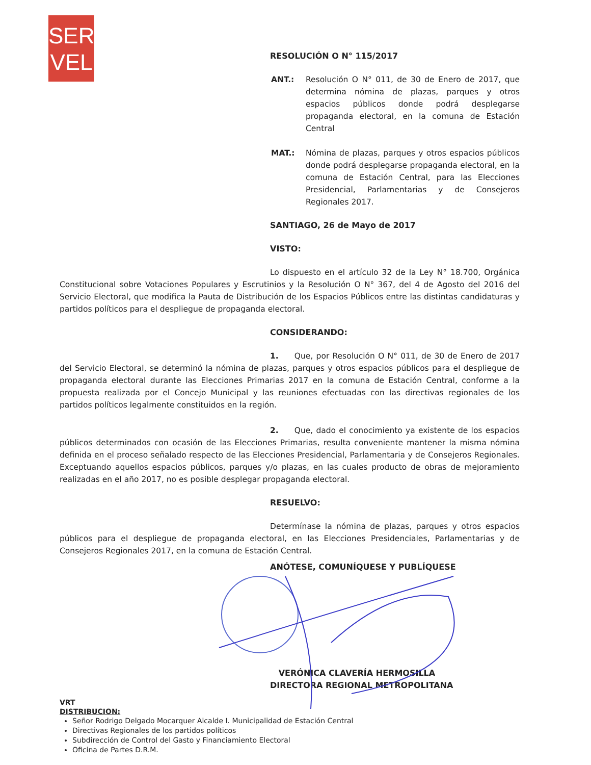SER
VEL
RESOLUCIÓN O N° 115/2017
ANT.: Resolución O N° 011, de 30 de Enero de 2017, que determina nómina de plazas, parques y otros espacios públicos donde podrá desplegarse propaganda electoral, en la comuna de Estación Central
MAT.: Nómina de plazas, parques y otros espacios públicos donde podrá desplegarse propaganda electoral, en la comuna de Estación Central, para las Elecciones Presidencial, Parlamentarias y de Consejeros Regionales 2017.
SANTIAGO, 26 de Mayo de 2017
VISTO:
Lo dispuesto en el artículo 32 de la Ley N° 18.700, Orgánica Constitucional sobre Votaciones Populares y Escrutinios y la Resolución O N° 367, del 4 de Agosto del 2016 del Servicio Electoral, que modifica la Pauta de Distribución de los Espacios Públicos entre las distintas candidaturas y partidos políticos para el despliegue de propaganda electoral.
CONSIDERANDO:
1. Que, por Resolución O N° 011, de 30 de Enero de 2017 del Servicio Electoral, se determinó la nómina de plazas, parques y otros espacios públicos para el despliegue de propaganda electoral durante las Elecciones Primarias 2017 en la comuna de Estación Central, conforme a la propuesta realizada por el Concejo Municipal y las reuniones efectuadas con las directivas regionales de los partidos políticos legalmente constituidos en la región.
2. Que, dado el conocimiento ya existente de los espacios públicos determinados con ocasión de las Elecciones Primarias, resulta conveniente mantener la misma nómina definida en el proceso señalado respecto de las Elecciones Presidencial, Parlamentaria y de Consejeros Regionales. Exceptuando aquellos espacios públicos, parques y/o plazas, en las cuales producto de obras de mejoramiento realizadas en el año 2017, no es posible desplegar propaganda electoral.
RESUELVO:
Determínase la nómina de plazas, parques y otros espacios públicos para el despliegue de propaganda electoral, en las Elecciones Presidenciales, Parlamentarias y de Consejeros Regionales 2017, en la comuna de Estación Central.
ANÓTESE, COMUNÍQUESE Y PUBLÍQUESE
VERÓNICA CLAVERÍA HERMOSILLA
DIRECTORA REGIONAL METROPOLITANA
VRT
DISTRIBUCION:
Señor Rodrigo Delgado Mocarquer Alcalde I. Municipalidad de Estación Central
Directivas Regionales de los partidos políticos
Subdirección de Control del Gasto y Financiamiento Electoral
Oficina de Partes D.R.M.